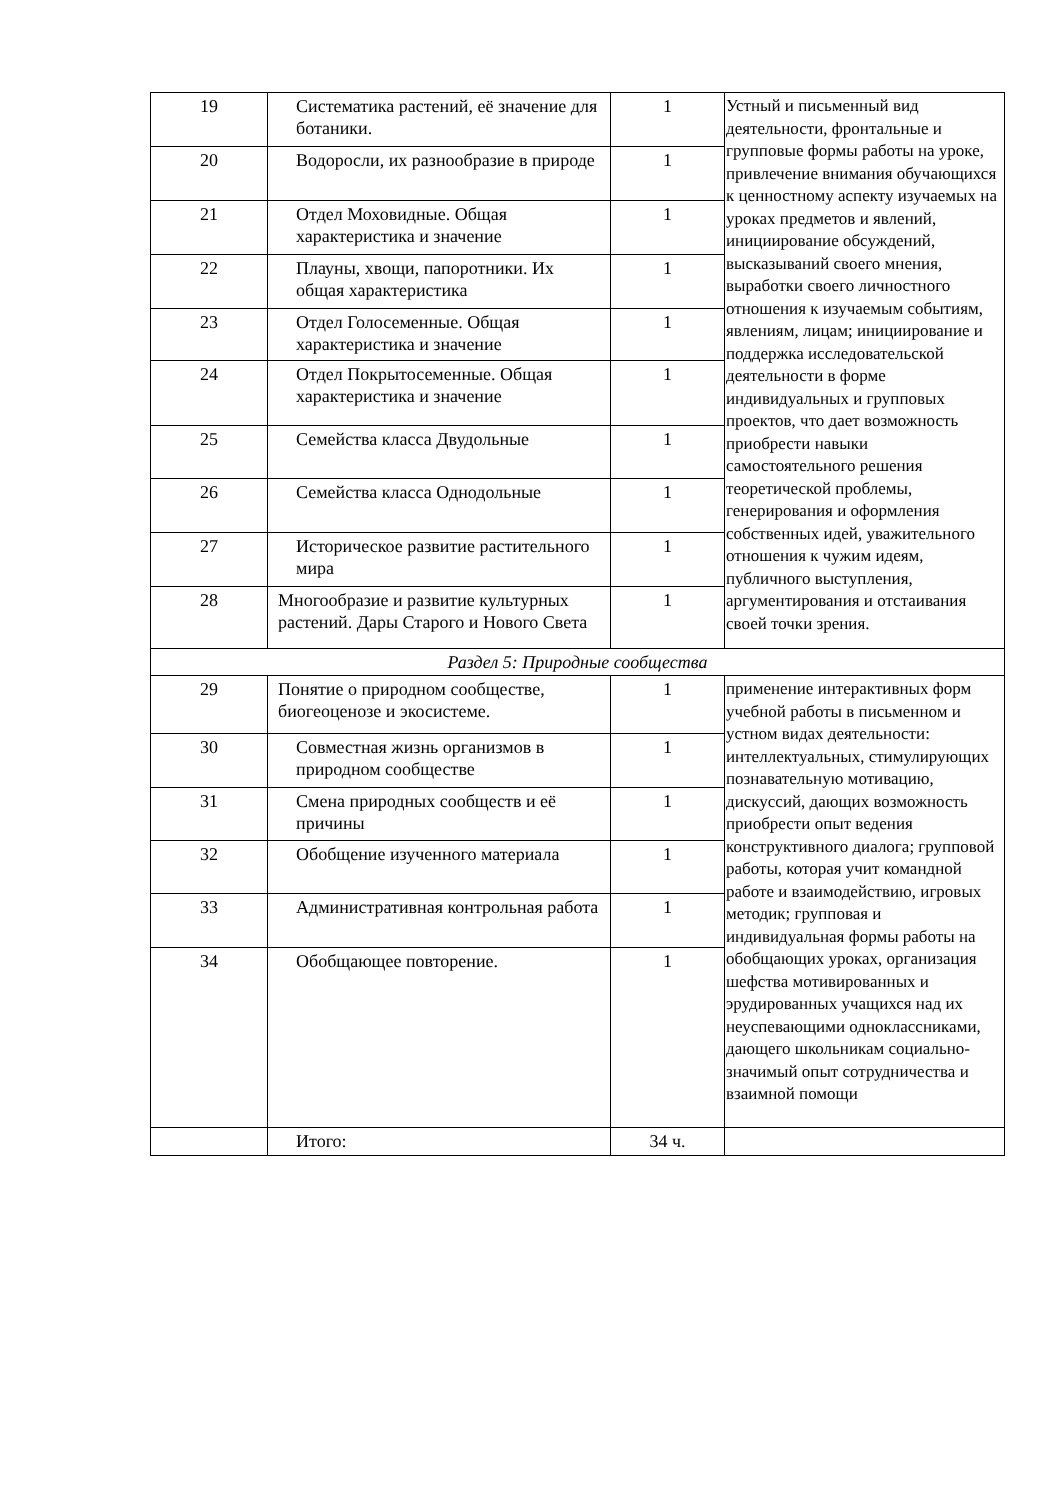| 19 | Систематика растений, её значение для ботаники. | 1 | Устный и письменный вид деятельности, фронтальные и групповые формы работы на уроке, привлечение внимания обучающихся к ценностному аспекту изучаемых на уроках предметов и явлений, инициирование обсуждений, высказываний своего мнения, выработки своего личностного отношения к изучаемым событиям, явлениям, лицам; инициирование и поддержка исследовательской деятельности в форме индивидуальных и групповых проектов, что дает возможность приобрести навыки самостоятельного решения теоретической проблемы, генерирования и оформления собственных идей, уважительного отношения к чужим идеям, публичного выступления, аргументирования и отстаивания своей точки зрения. |
| 20 | Водоросли, их разнообразие в природе | 1 | |
| 21 | Отдел Моховидные. Общая характеристика и значение | 1 | |
| 22 | Плауны, хвощи, папоротники. Их общая характеристика | 1 | |
| 23 | Отдел Голосеменные. Общая характеристика и значение | 1 | |
| 24 | Отдел Покрытосеменные. Общая характеристика и значение | 1 | |
| 25 | Семейства класса Двудольные | 1 | |
| 26 | Семейства класса Однодольные | 1 | |
| 27 | Историческое развитие растительного мира | 1 | |
| 28 | Многообразие и развитие культурных растений. Дары Старого и Нового Света | 1 | |
| Раздел 5: Природные сообщества | | | |
| 29 | Понятие о природном сообществе, биогеоценозе и экосистеме. | 1 | применение интерактивных форм учебной работы в письменном и устном видах деятельности: интеллектуальных, стимулирующих познавательную мотивацию, дискуссий, дающих возможность приобрести опыт ведения конструктивного диалога; групповой работы, которая учит командной работе и взаимодействию, игровых методик; групповая и индивидуальная формы работы на обобщающих уроках, организация шефства мотивированных и эрудированных учащихся над их неуспевающими одноклассниками, дающего школьникам социально-значимый опыт сотрудничества и взаимной помощи |
| 30 | Совместная жизнь организмов в природном сообществе | 1 | |
| 31 | Смена природных сообществ и её причины | 1 | |
| 32 | Обобщение изученного материала | 1 | |
| 33 | Административная контрольная работа | 1 | |
| 34 | Обобщающее повторение. | 1 | |
| | Итого: | 34 ч. | |